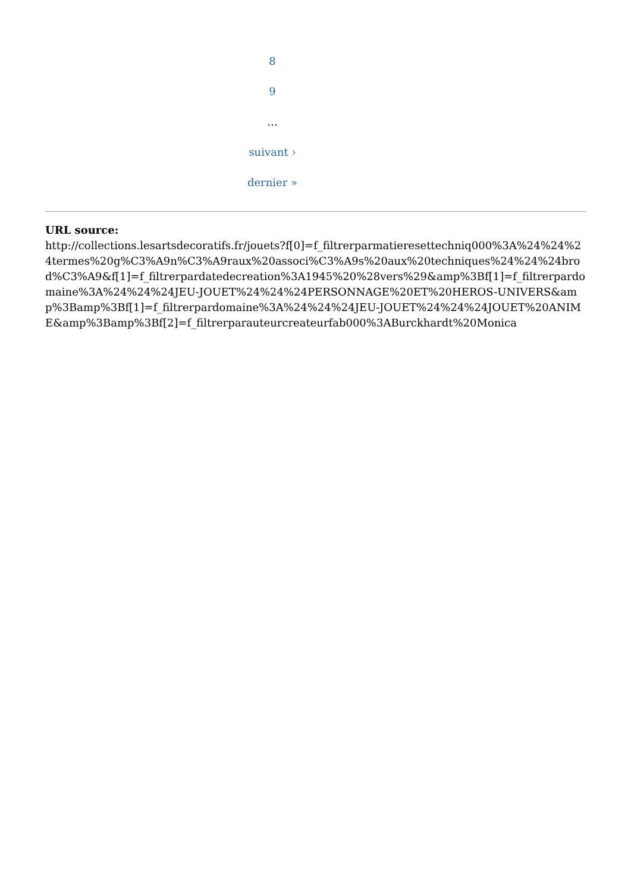8
9
…
suivant ›
dernier »
URL source:
http://collections.lesartsdecoratifs.fr/jouets?f[0]=f_filtrerparmatieresettechniq000%3A%24%24%24termes%20g%C3%A9n%C3%A9raux%20associ%C3%A9s%20aux%20techniques%24%24%24brod%C3%A9&f[1]=f_filtrerpardatedecreation%3A1945%20%28vers%29&amp%3Bf[1]=f_filtrerpardomaine%3A%24%24%24JEU-JOUET%24%24%24PERSONNAGE%20ET%20HEROS-UNIVERS&amp%3Bamp%3Bf[1]=f_filtrerpardomaine%3A%24%24%24JEU-JOUET%24%24%24JOUET%20ANIME&amp%3Bamp%3Bf[2]=f_filtrerparauteurcreateurfab000%3ABurckhardt%20Monica